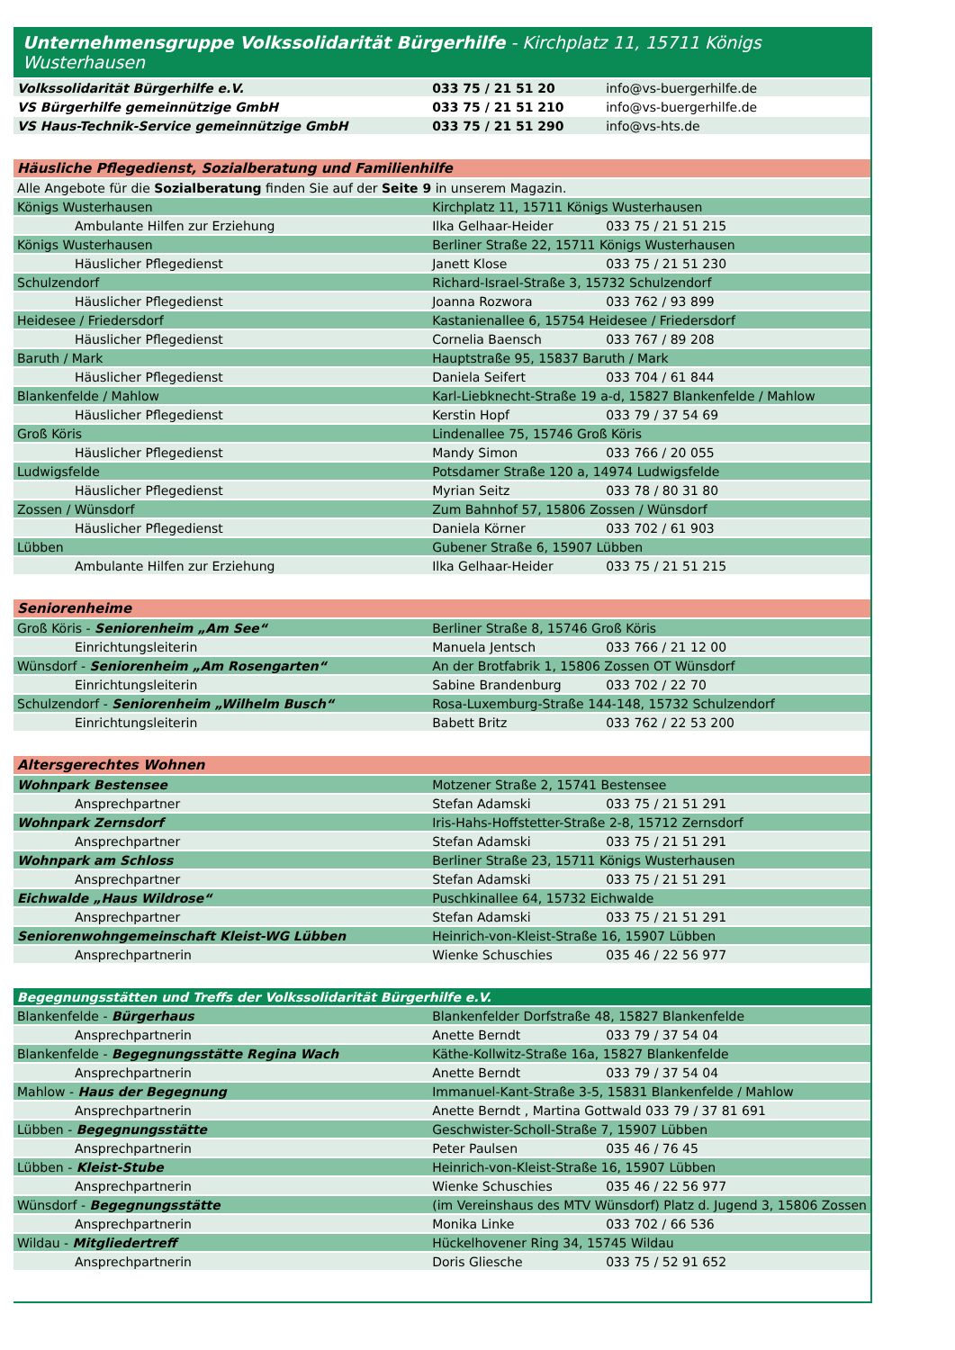Unternehmensgruppe Volkssolidarität Bürgerhilfe - Kirchplatz 11, 15711 Königs Wusterhausen
| Volkssolidarität Bürgerhilfe e.V. | 033 75 / 21 51 20 | info@vs-buergerhilfe.de |
| VS Bürgerhilfe gemeinnützige GmbH | 033 75 / 21 51 210 | info@vs-buergerhilfe.de |
| VS Haus-Technik-Service gemeinnützige GmbH | 033 75 / 21 51 290 | info@vs-hts.de |
| Häusliche Pflegedienst, Sozialberatung und Familienhilfe | | |
| Alle Angebote für die Sozialberatung finden Sie auf der Seite 9 in unserem Magazin. | | |
| Königs Wusterhausen | Kirchplatz 11, 15711 Königs Wusterhausen | |
| Ambulante Hilfen zur Erziehung | Ilka Gelhaar-Heider | 033 75 / 21 51 215 |
| Königs Wusterhausen | Berliner Straße 22, 15711 Königs Wusterhausen | |
| Häuslicher Pflegedienst | Janett Klose | 033 75 / 21 51 230 |
| Schulzendorf | Richard-Israel-Straße 3, 15732 Schulzendorf | |
| Häuslicher Pflegedienst | Joanna Rozwora | 033 762 / 93 899 |
| Heidesee / Friedersdorf | Kastanienallee 6, 15754 Heidesee / Friedersdorf | |
| Häuslicher Pflegedienst | Cornelia Baensch | 033 767 / 89 208 |
| Baruth / Mark | Hauptstraße 95, 15837 Baruth / Mark | |
| Häuslicher Pflegedienst | Daniela Seifert | 033 704 / 61 844 |
| Blankenfelde / Mahlow | Karl-Liebknecht-Straße 19 a-d, 15827 Blankenfelde / Mahlow | |
| Häuslicher Pflegedienst | Kerstin Hopf | 033 79 / 37 54 69 |
| Groß Köris | Lindenallee 75, 15746 Groß Köris | |
| Häuslicher Pflegedienst | Mandy Simon | 033 766 / 20 055 |
| Ludwigsfelde | Potsdamer Straße 120 a, 14974 Ludwigsfelde | |
| Häuslicher Pflegedienst | Myrian Seitz | 033 78 / 80 31 80 |
| Zossen / Wünsdorf | Zum Bahnhof 57, 15806 Zossen / Wünsdorf | |
| Häuslicher Pflegedienst | Daniela Körner | 033 702 / 61 903 |
| Lübben | Gubener Straße 6, 15907 Lübben | |
| Ambulante Hilfen zur Erziehung | Ilka Gelhaar-Heider | 033 75 / 21 51 215 |
| Seniorenheime | | |
| Groß Köris - Seniorenheim „Am See“ | Berliner Straße 8, 15746 Groß Köris | |
| Einrichtungsleiterin | Manuela Jentsch | 033 766 / 21 12 00 |
| Wünsdorf - Seniorenheim „Am Rosengarten“ | An der Brotfabrik 1, 15806 Zossen OT Wünsdorf | |
| Einrichtungsleiterin | Sabine Brandenburg | 033 702 / 22 70 |
| Schulzendorf - Seniorenheim „Wilhelm Busch“ | Rosa-Luxemburg-Straße 144-148, 15732 Schulzendorf | |
| Einrichtungsleiterin | Babett Britz | 033 762 / 22 53 200 |
| Altersgerechtes Wohnen | | |
| Wohnpark Bestensee | Motzener Straße 2, 15741 Bestensee | |
| Ansprechpartner | Stefan Adamski | 033 75 / 21 51 291 |
| Wohnpark Zernsdorf | Iris-Hahs-Hoffstetter-Straße 2-8, 15712 Zernsdorf | |
| Ansprechpartner | Stefan Adamski | 033 75 / 21 51 291 |
| Wohnpark am Schloss | Berliner Straße 23, 15711 Königs Wusterhausen | |
| Ansprechpartner | Stefan Adamski | 033 75 / 21 51 291 |
| Eichwalde „Haus Wildrose“ | Puschkinallee 64, 15732 Eichwalde | |
| Ansprechpartner | Stefan Adamski | 033 75 / 21 51 291 |
| Seniorenwohngemeinschaft Kleist-WG Lübben | Heinrich-von-Kleist-Straße 16, 15907 Lübben | |
| Ansprechpartnerin | Wienke Schuschies | 035 46 / 22 56 977 |
| Begegnungsstätten und Treffs der Volkssolidarität Bürgerhilfe e.V. | | |
| Blankenfelde - Bürgerhaus | Blankenfelder Dorfstraße 48, 15827 Blankenfelde | |
| Ansprechpartnerin | Anette Berndt | 033 79 / 37 54 04 |
| Blankenfelde - Begegnungsstätte Regina Wach | Käthe-Kollwitz-Straße 16a, 15827 Blankenfelde | |
| Ansprechpartnerin | Anette Berndt | 033 79 / 37 54 04 |
| Mahlow - Haus der Begegnung | Immanuel-Kant-Straße 3-5, 15831 Blankenfelde / Mahlow | |
| Ansprechpartnerin | Anette Berndt , Martina Gottwald 033 79 / 37 81 691 | |
| Lübben - Begegnungsstätte | Geschwister-Scholl-Straße 7, 15907 Lübben | |
| Ansprechpartnerin | Peter Paulsen | 035 46 / 76 45 |
| Lübben - Kleist-Stube | Heinrich-von-Kleist-Straße 16, 15907 Lübben | |
| Ansprechpartnerin | Wienke Schuschies | 035 46 / 22 56 977 |
| Wünsdorf - Begegnungsstätte | (im Vereinshaus des MTV Wünsdorf) Platz d. Jugend 3, 15806 Zossen | |
| Ansprechpartnerin | Monika Linke | 033 702 / 66 536 |
| Wildau - Mitgliedertreff | Hückelhovener Ring 34, 15745 Wildau | |
| Ansprechpartnerin | Doris Gliesche | 033 75 / 52 91 652 |